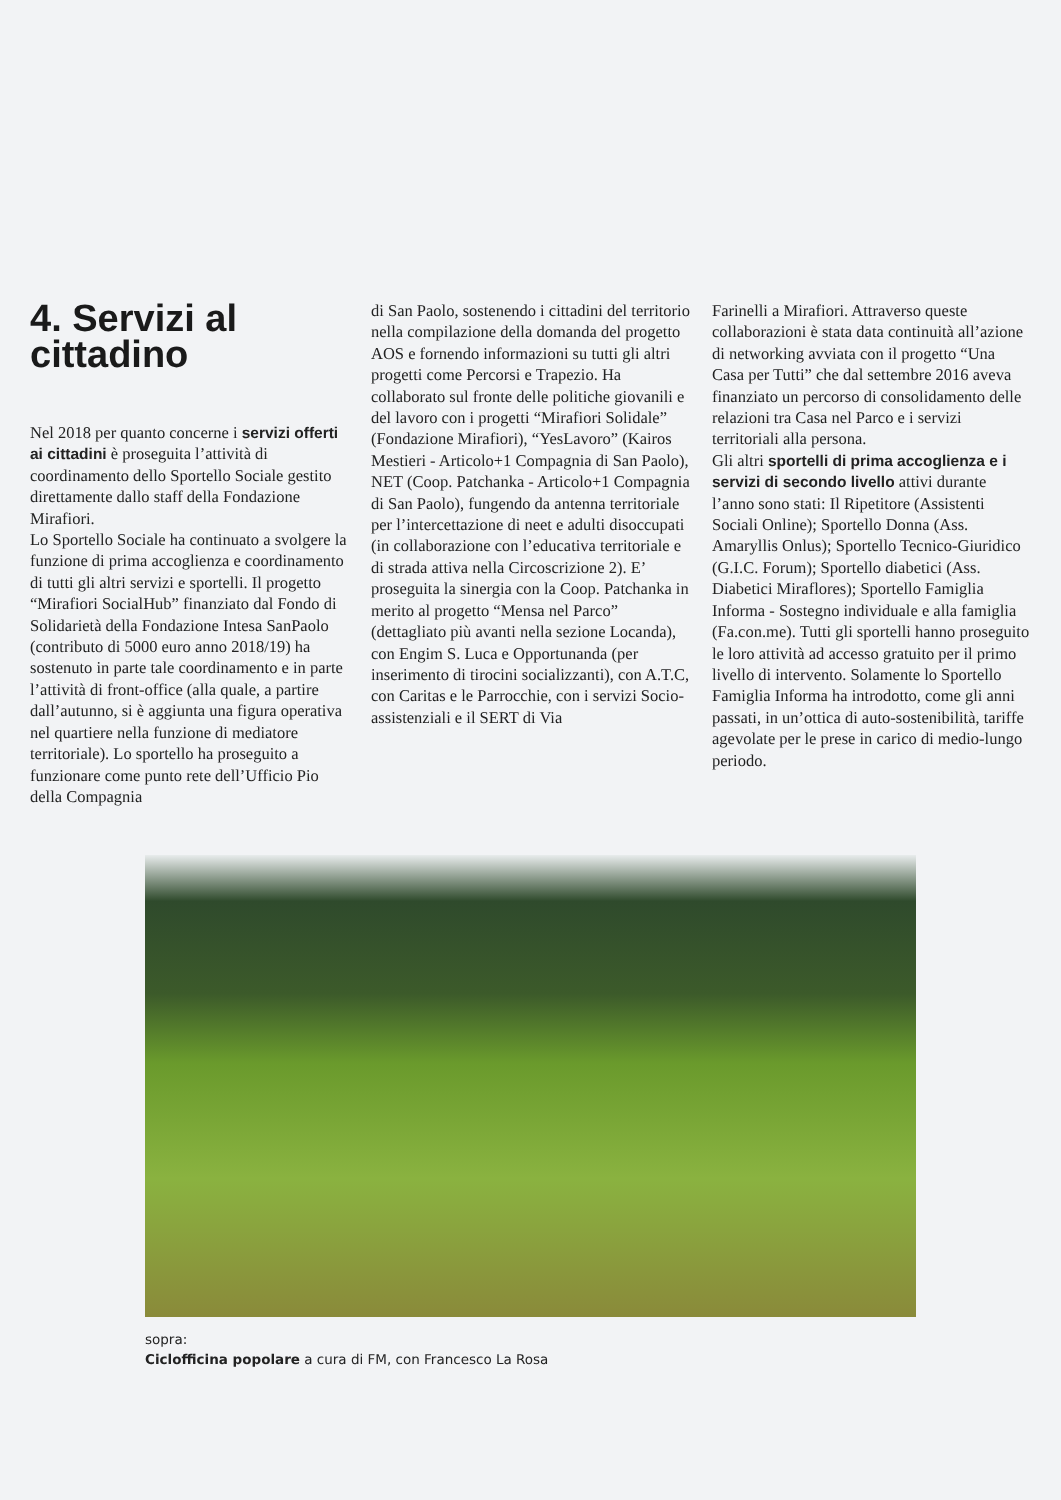4. Servizi al cittadino
Nel 2018 per quanto concerne i servizi offerti ai cittadini è proseguita l’attività di coordinamento dello Sportello Sociale gestito direttamente dallo staff della Fondazione Mirafiori.
Lo Sportello Sociale ha continuato a svolgere la funzione di prima accoglienza e coordinamento di tutti gli altri servizi e sportelli. Il progetto “Mirafiori SocialHub” finanziato dal Fondo di Solidarietà della Fondazione Intesa SanPaolo (contributo di 5000 euro anno 2018/19) ha sostenuto in parte tale coordinamento e in parte l’attività di front-office (alla quale, a partire dall’autunno, si è aggiunta una figura operativa nel quartiere nella funzione di mediatore territoriale). Lo sportello ha proseguito a funzionare come punto rete dell’Ufficio Pio della Compagnia
di San Paolo, sostenendo i cittadini del territorio nella compilazione della domanda del progetto AOS e fornendo informazioni su tutti gli altri progetti come Percorsi e Trapezio. Ha collaborato sul fronte delle politiche giovanili e del lavoro con i progetti “Mirafiori Solidale” (Fondazione Mirafiori), “YesLavoro” (Kairos Mestieri - Articolo+1 Compagnia di San Paolo), NET (Coop. Patchanka - Articolo+1 Compagnia di San Paolo), fungendo da antenna territoriale per l’intercettazione di neet e adulti disoccupati (in collaborazione con l’educativa territoriale e di strada attiva nella Circoscrizione 2). E’ proseguita la sinergia con la Coop. Patchanka in merito al progetto “Mensa nel Parco” (dettagliato più avanti nella sezione Locanda), con Engim S. Luca e Opportunanda (per inserimento di tirocini socializzanti), con A.T.C, con Caritas e le Parrocchie, con i servizi Socio-assistenziali e il SERT di Via
Farinelli a Mirafiori. Attraverso queste collaborazioni è stata data continuità all’azione di networking avviata con il progetto “Una Casa per Tutti” che dal settembre 2016 aveva finanziato un percorso di consolidamento delle relazioni tra Casa nel Parco e i servizi territoriali alla persona.
Gli altri sportelli di prima accoglienza e i servizi di secondo livello attivi durante l’anno sono stati: Il Ripetitore (Assistenti Sociali Online); Sportello Donna (Ass. Amaryllis Onlus); Sportello Tecnico-Giuridico (G.I.C. Forum); Sportello diabetici (Ass. Diabetici Miraflores); Sportello Famiglia Informa - Sostegno individuale e alla famiglia (Fa.con.me). Tutti gli sportelli hanno proseguito le loro attività ad accesso gratuito per il primo livello di intervento. Solamente lo Sportello Famiglia Informa ha introdotto, come gli anni passati, in un’ottica di auto-sostenibilità, tariffe agevolate per le prese in carico di medio-lungo periodo.
sopra:
Ciclofficina popolare a cura di FM, con Francesco La Rosa